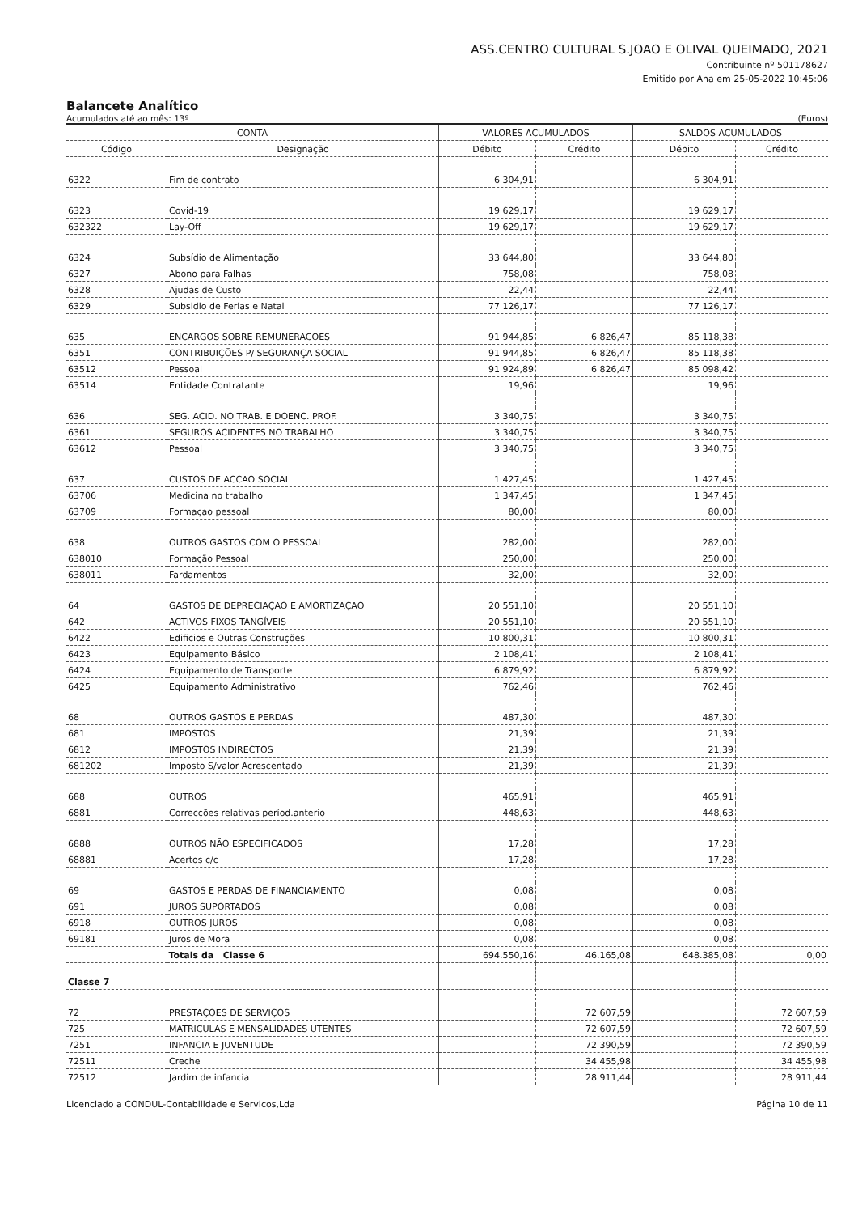ASS.CENTRO CULTURAL S.JOAO E OLIVAL QUEIMADO, 2021
Contribuinte nº 501178627
Emitido por Ana em 25-05-2022 10:45:06
Balancete Analítico
Acumulados até ao mês: 13º (Euros)
| CONTA | | VALORES ACUMULADOS | | SALDOS ACUMULADOS | |
| --- | --- | --- | --- | --- | --- |
| Código | Designação | Débito | Crédito | Débito | Crédito |
| 6322 | Fim de contrato | 6 304,91 | | 6 304,91 | |
| 6323 | Covid-19 | 19 629,17 | | 19 629,17 | |
| 632322 | Lay-Off | 19 629,17 | | 19 629,17 | |
| 6324 | Subsídio de Alimentação | 33 644,80 | | 33 644,80 | |
| 6327 | Abono para Falhas | 758,08 | | 758,08 | |
| 6328 | Ajudas de Custo | 22,44 | | 22,44 | |
| 6329 | Subsidio de Ferias e Natal | 77 126,17 | | 77 126,17 | |
| 635 | ENCARGOS SOBRE REMUNERACOES | 91 944,85 | 6 826,47 | 85 118,38 | |
| 6351 | CONTRIBUIÇÕES P/ SEGURANÇA SOCIAL | 91 944,85 | 6 826,47 | 85 118,38 | |
| 63512 | Pessoal | 91 924,89 | 6 826,47 | 85 098,42 | |
| 63514 | Entidade Contratante | 19,96 | | 19,96 | |
| 636 | SEG. ACID. NO TRAB. E DOENC. PROF. | 3 340,75 | | 3 340,75 | |
| 6361 | SEGUROS ACIDENTES NO TRABALHO | 3 340,75 | | 3 340,75 | |
| 63612 | Pessoal | 3 340,75 | | 3 340,75 | |
| 637 | CUSTOS DE ACCAO SOCIAL | 1 427,45 | | 1 427,45 | |
| 63706 | Medicina no trabalho | 1 347,45 | | 1 347,45 | |
| 63709 | Formaçao pessoal | 80,00 | | 80,00 | |
| 638 | OUTROS GASTOS COM O PESSOAL | 282,00 | | 282,00 | |
| 638010 | Formação Pessoal | 250,00 | | 250,00 | |
| 638011 | Fardamentos | 32,00 | | 32,00 | |
| 64 | GASTOS DE DEPRECIAÇÃO E AMORTIZAÇÃO | 20 551,10 | | 20 551,10 | |
| 642 | ACTIVOS FIXOS TANGÍVEIS | 20 551,10 | | 20 551,10 | |
| 6422 | Edificios e Outras Construções | 10 800,31 | | 10 800,31 | |
| 6423 | Equipamento Básico | 2 108,41 | | 2 108,41 | |
| 6424 | Equipamento de Transporte | 6 879,92 | | 6 879,92 | |
| 6425 | Equipamento Administrativo | 762,46 | | 762,46 | |
| 68 | OUTROS GASTOS E PERDAS | 487,30 | | 487,30 | |
| 681 | IMPOSTOS | 21,39 | | 21,39 | |
| 6812 | IMPOSTOS INDIRECTOS | 21,39 | | 21,39 | |
| 681202 | Imposto S/valor Acrescentado | 21,39 | | 21,39 | |
| 688 | OUTROS | 465,91 | | 465,91 | |
| 6881 | Correcções relativas períod.anterio | 448,63 | | 448,63 | |
| 6888 | OUTROS NÃO ESPECIFICADOS | 17,28 | | 17,28 | |
| 68881 | Acertos c/c | 17,28 | | 17,28 | |
| 69 | GASTOS E PERDAS DE FINANCIAMENTO | 0,08 | | 0,08 | |
| 691 | JUROS SUPORTADOS | 0,08 | | 0,08 | |
| 6918 | OUTROS JUROS | 0,08 | | 0,08 | |
| 69181 | Juros de Mora | 0,08 | | 0,08 | |
| | Totais da Classe 6 | 694.550,16 | 46.165,08 | 648.385,08 | 0,00 |
| Classe 7 | | | | | |
| 72 | PRESTAÇÕES DE SERVIÇOS | | 72 607,59 | | 72 607,59 |
| 725 | MATRICULAS E MENSALIDADES UTENTES | | 72 607,59 | | 72 607,59 |
| 7251 | INFANCIA E JUVENTUDE | | 72 390,59 | | 72 390,59 |
| 72511 | Creche | | 34 455,98 | | 34 455,98 |
| 72512 | Jardim de infancia | | 28 911,44 | | 28 911,44 |
Licenciado a CONDUL-Contabilidade e Servicos,Lda Página 10 de 11